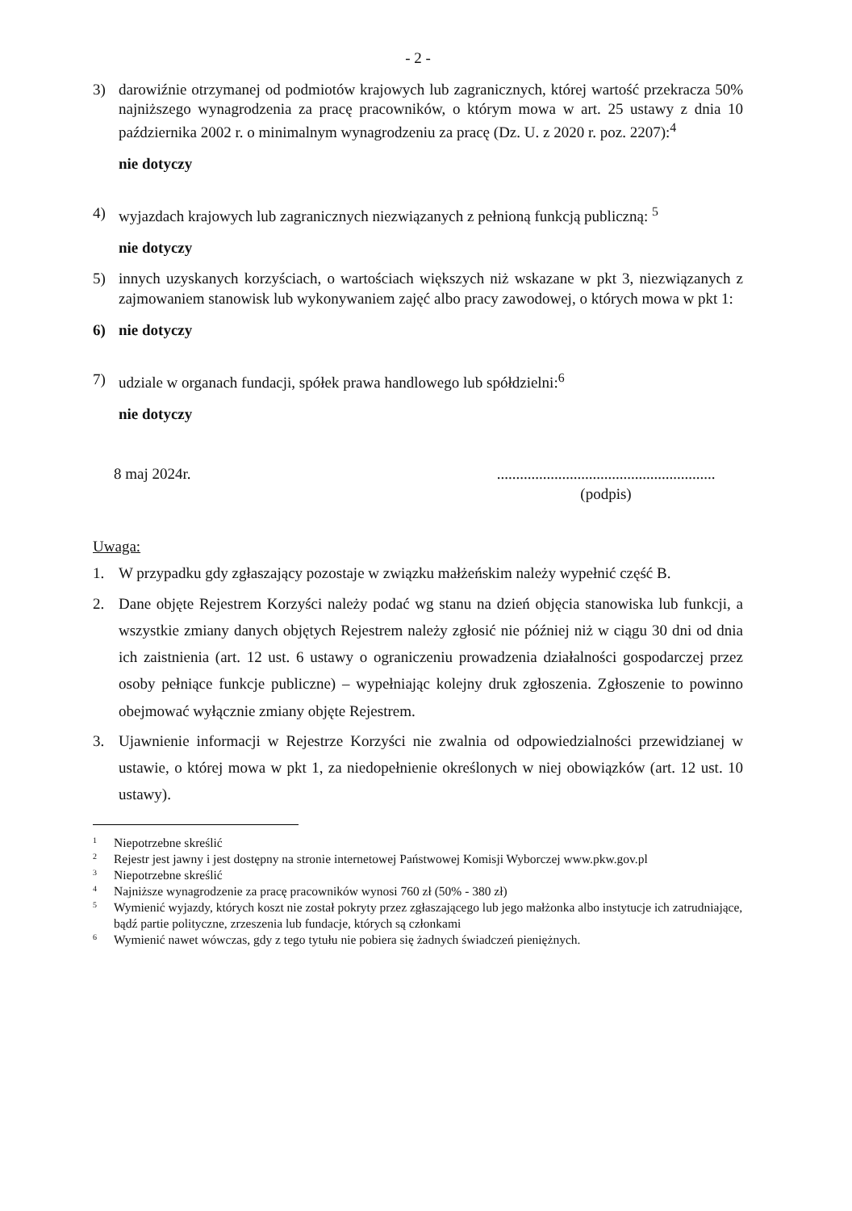- 2 -
3) darowiźnie otrzymanej od podmiotów krajowych lub zagranicznych, której wartość przekracza 50% najniższego wynagrodzenia za pracę pracowników, o którym mowa w art. 25 ustawy z dnia 10 października 2002 r. o minimalnym wynagrodzeniu za pracę (Dz. U. z 2020 r. poz. 2207):<sup>4</sup>
nie dotyczy
4) wyjazdach krajowych lub zagranicznych niezwiązanych z pełnioną funkcją publiczną: <sup>5</sup>
nie dotyczy
5) innych uzyskanych korzyściach, o wartościach większych niż wskazane w pkt 3, niezwiązanych z zajmowaniem stanowisk lub wykonywaniem zajęć albo pracy zawodowej, o których mowa w pkt 1:
6) nie dotyczy
7) udziale w organach fundacji, spółek prawa handlowego lub spółdzielni:<sup>6</sup>
nie dotyczy
8 maj 2024r..........................................................
(podpis)
Uwaga:
1. W przypadku gdy zgłaszający pozostaje w związku małżeńskim należy wypełnić część B.
2. Dane objęte Rejestrem Korzyści należy podać wg stanu na dzień objęcia stanowiska lub funkcji, a wszystkie zmiany danych objętych Rejestrem należy zgłosić nie później niż w ciągu 30 dni od dnia ich zaistnienia (art. 12 ust. 6 ustawy o ograniczeniu prowadzenia działalności gospodarczej przez osoby pełniące funkcje publiczne) – wypełniając kolejny druk zgłoszenia. Zgłoszenie to powinno obejmować wyłącznie zmiany objęte Rejestrem.
3. Ujawnienie informacji w Rejestrze Korzyści nie zwalnia od odpowiedzialności przewidzianej w ustawie, o której mowa w pkt 1, za niedopełnienie określonych w niej obowiązków (art. 12 ust. 10 ustawy).
<sup>1</sup> Niepotrzebne skreślić
<sup>2</sup> Rejestr jest jawny i jest dostępny na stronie internetowej Państwowej Komisji Wyborczej www.pkw.gov.pl
<sup>3</sup> Niepotrzebne skreślić
<sup>4</sup> Najniższe wynagrodzenie za pracę pracowników wynosi 760 zł (50% - 380 zł)
<sup>5</sup> Wymienić wyjazdy, których koszt nie został pokryty przez zgłaszającego lub jego małżonka albo instytucje ich zatrudniające, bądź partie polityczne, zrzeszenia lub fundacje, których są członkami
<sup>6</sup> Wymienić nawet wówczas, gdy z tego tytułu nie pobiera się żadnych świadczeń pieniężnych.